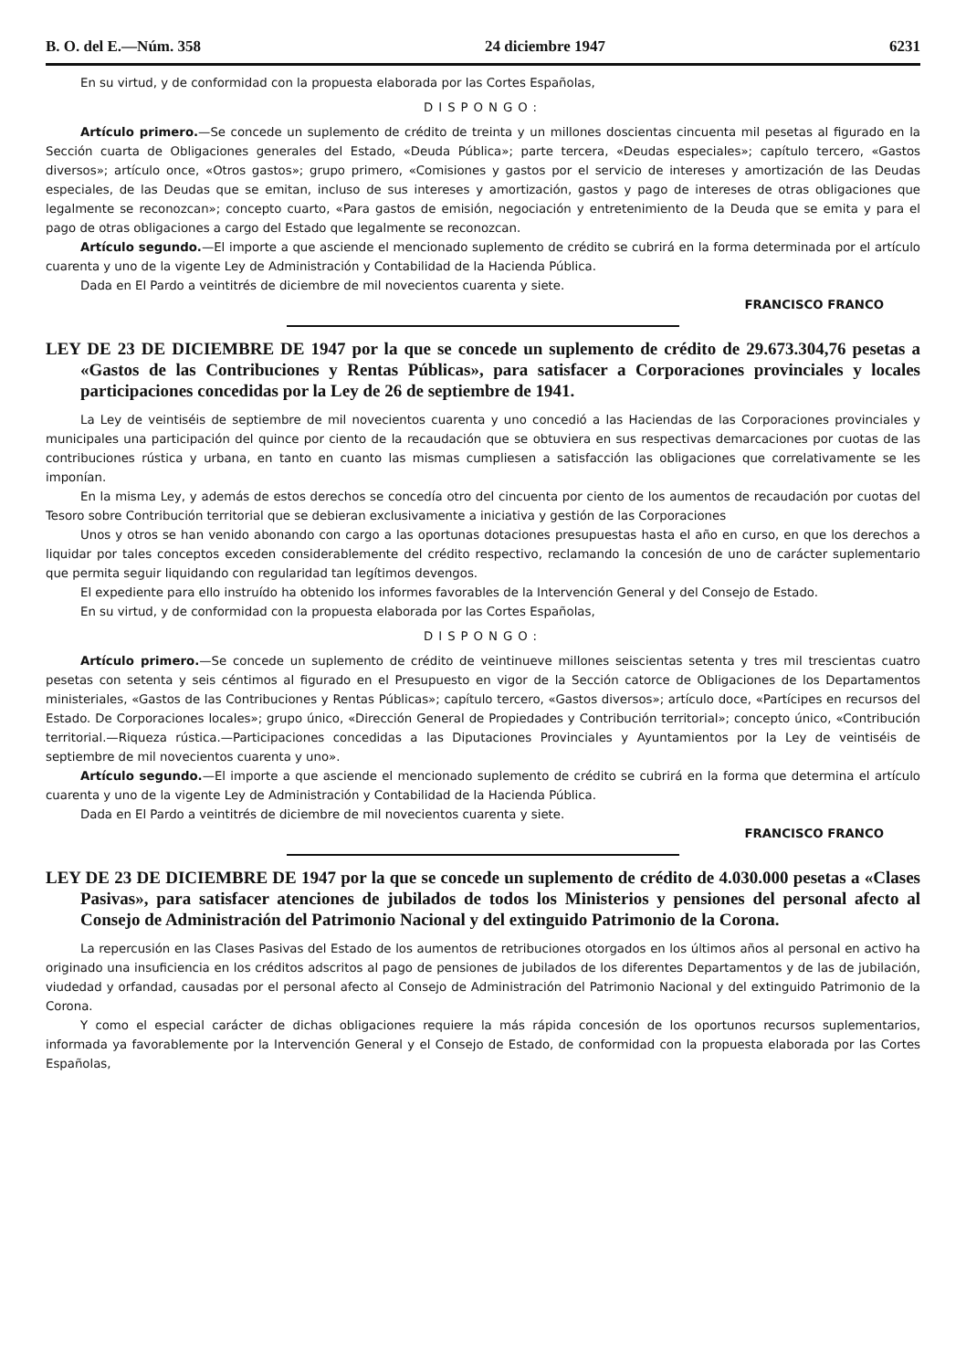B. O. del E.—Núm. 358 24 diciembre 1947 6231
En su virtud, y de conformidad con la propuesta elaborada por las Cortes Españolas,
DISPONGO:
Artículo primero.—Se concede un suplemento de crédito de treinta y un millones doscientas cincuenta mil pesetas al figurado en la Sección cuarta de Obligaciones generales del Estado, «Deuda Pública»; parte tercera, «Deudas especiales»; capítulo tercero, «Gastos diversos»; artículo once, «Otros gastos»; grupo primero, «Comisiones y gastos por el servicio de intereses y amortización de las Deudas especiales, de las Deudas que se emitan, incluso de sus intereses y amortización, gastos y pago de intereses de otras obligaciones que legalmente se reconozcan»; concepto cuarto, «Para gastos de emisión, negociación y entretenimiento de la Deuda que se emita y para el pago de otras obligaciones a cargo del Estado que legalmente se reconozcan.
Artículo segundo.—El importe a que asciende el mencionado suplemento de crédito se cubrirá en la forma determinada por el artículo cuarenta y uno de la vigente Ley de Administración y Contabilidad de la Hacienda Pública.
Dada en El Pardo a veintitrés de diciembre de mil novecientos cuarenta y siete.
FRANCISCO FRANCO
LEY DE 23 DE DICIEMBRE DE 1947 por la que se concede un suplemento de crédito de 29.673.304,76 pesetas a «Gastos de las Contribuciones y Rentas Públicas», para satisfacer a Corporaciones provinciales y locales participaciones concedidas por la Ley de 26 de septiembre de 1941.
La Ley de veintiséis de septiembre de mil novecientos cuarenta y uno concedió a las Haciendas de las Corporaciones provinciales y municipales una participación del quince por ciento de la recaudación que se obtuviera en sus respectivas demarcaciones por cuotas de las contribuciones rústica y urbana, en tanto en cuanto las mismas cumpliesen a satisfacción las obligaciones que correlativamente se les imponían.
En la misma Ley, y además de estos derechos se concedía otro del cincuenta por ciento de los aumentos de recaudación por cuotas del Tesoro sobre Contribución territorial que se debieran exclusivamente a iniciativa y gestión de las Corporaciones
Unos y otros se han venido abonando con cargo a las oportunas dotaciones presupuestas hasta el año en curso, en que los derechos a liquidar por tales conceptos exceden considerablemente del crédito respectivo, reclamando la concesión de uno de carácter suplementario que permita seguir liquidando con regularidad tan legítimos devengos.
El expediente para ello instruído ha obtenido los informes favorables de la Intervención General y del Consejo de Estado.
En su virtud, y de conformidad con la propuesta elaborada por las Cortes Españolas,
DISPONGO:
Artículo primero.—Se concede un suplemento de crédito de veintinueve millones seiscientas setenta y tres mil trescientas cuatro pesetas con setenta y seis céntimos al figurado en el Presupuesto en vigor de la Sección catorce de Obligaciones de los Departamentos ministeriales, «Gastos de las Contribuciones y Rentas Públicas»; capítulo tercero, «Gastos diversos»; artículo doce, «Partícipes en recursos del Estado. De Corporaciones locales»; grupo único, «Dirección General de Propiedades y Contribución territorial»; concepto único, «Contribución territorial.—Riqueza rústica.—Participaciones concedidas a las Diputaciones Provinciales y Ayuntamientos por la Ley de veintiséis de septiembre de mil novecientos cuarenta y uno».
Artículo segundo.—El importe a que asciende el mencionado suplemento de crédito se cubrirá en la forma que determina el artículo cuarenta y uno de la vigente Ley de Administración y Contabilidad de la Hacienda Pública.
Dada en El Pardo a veintitrés de diciembre de mil novecientos cuarenta y siete.
FRANCISCO FRANCO
LEY DE 23 DE DICIEMBRE DE 1947 por la que se concede un suplemento de crédito de 4.030.000 pesetas a «Clases Pasivas», para satisfacer atenciones de jubilados de todos los Ministerios y pensiones del personal afecto al Consejo de Administración del Patrimonio Nacional y del extinguido Patrimonio de la Corona.
La repercusión en las Clases Pasivas del Estado de los aumentos de retribuciones otorgados en los últimos años al personal en activo ha originado una insuficiencia en los créditos adscritos al pago de pensiones de jubilados de los diferentes Departamentos y de las de jubilación, viudedad y orfandad, causadas por el personal afecto al Consejo de Administración del Patrimonio Nacional y del extinguido Patrimonio de la Corona.
Y como el especial carácter de dichas obligaciones requiere la más rápida concesión de los oportunos recursos suplementarios, informada ya favorablemente por la Intervención General y el Consejo de Estado, de conformidad con la propuesta elaborada por las Cortes Españolas,